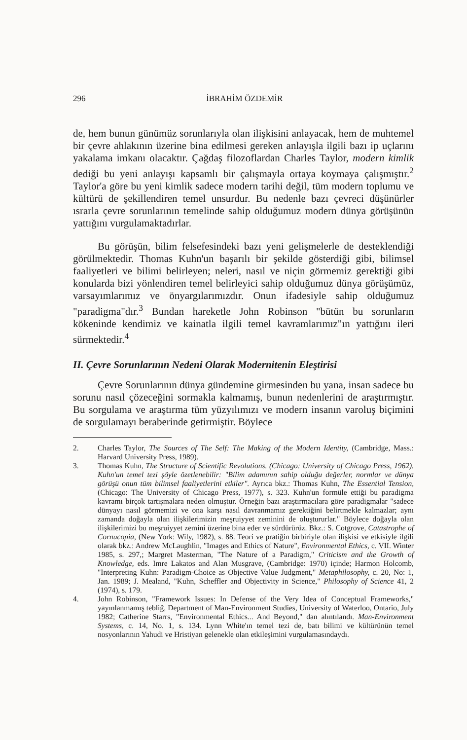296 İBRAHİM ÖZDEMİR
de, hem bunun günümüz sorunlarıyla olan ilişkisini anlayacak, hem de muhtemel bir çevre ahlakının üzerine bina edilmesi gereken anlayışla ilgili bazı ip uçlarını yakalama imkanı olacaktır. Çağdaş filozoflardan Charles Taylor, modern kimlik dediği bu yeni anlayışı kapsamlı bir çalışmayla ortaya koymaya çalışmıştır.<sup>2</sup> Taylor'a göre bu yeni kimlik sadece modern tarihi değil, tüm modern toplumu ve kültürü de şekillendiren temel unsurdur. Bu nedenle bazı çevreci düşünürler ısrarla çevre sorunlarının temelinde sahip olduğumuz modern dünya görüşünün yattığını vurgulamaktadırlar.
Bu görüşün, bilim felsefesindeki bazı yeni gelişmelerle de desteklendiği görülmektedir. Thomas Kuhn'un başarılı bir şekilde gösterdiği gibi, bilimsel faaliyetleri ve bilimi belirleyen; neleri, nasıl ve niçin görmemiz gerektiği gibi konularda bizi yönlendiren temel belirleyici sahip olduğumuz dünya görüşümüz, varsayımlarımız ve önyargılarımızdır. Onun ifadesiyle sahip olduğumuz "paradigma"dır.<sup>3</sup> Bundan hareketle John Robinson "bütün bu sorunların kökeninde kendimiz ve kainatla ilgili temel kavramlarımız"ın yattığını ileri sürmektedir.<sup>4</sup>
II. Çevre Sorunlarının Nedeni Olarak Modernitenin Eleştirisi
Çevre Sorunlarının dünya gündemine girmesinden bu yana, insan sadece bu sorunu nasıl çözeceğini sormakla kalmamış, bunun nedenlerini de araştırmıştır. Bu sorgulama ve araştırma tüm yüzyılımızı ve modern insanın varoluş biçimini de sorgulamayı beraberinde getirmiştir. Böylece
2. Charles Taylor, The Sources of The Self: The Making of the Modern Identity, (Cambridge, Mass.: Harvard University Press, 1989).
3. Thomas Kuhn, The Structure of Scientific Revolutions. (Chicago: University of Chicago Press, 1962). Kuhn'un temel tezi şöyle özetlenebilir: "Bilim adamının sahip olduğu değerler, normlar ve dünya görüşü onun tüm bilimsel faaliyetlerini etkiler". Ayrıca bkz.: Thomas Kuhn, The Essential Tension, (Chicago: The University of Chicago Press, 1977), s. 323. Kuhn'un formüle ettiği bu paradigma kavramı birçok tartışmalara neden olmuştur. Örneğin bazı araştırmacılara göre paradigmalar "sadece dünyayı nasıl görmemizi ve ona karşı nasıl davranmamız gerektiğini belirtmekle kalmazlar; aynı zamanda doğayla olan ilişkilerimizin meşruiyyet zeminini de oluştururlar." Böylece doğayla olan ilişkilerimizi bu meşruiyyet zemini üzerine bina eder ve sürdürürüz. Bkz.: S. Cotgrove, Catastrophe of Cornucopia, (New York: Wily, 1982), s. 88. Teori ve pratiğin birbiriyle olan ilişkisi ve etkisiyle ilgili olarak bkz.: Andrew McLaughlin, "Images and Ethics of Nature", Environmental Ethics, c. VII. Winter 1985, s. 297,; Margret Masterman, "The Nature of a Paradigm," Criticism and the Growth of Knowledge, eds. Imre Lakatos and Alan Musgrave, (Cambridge: 1970) içinde; Harmon Holcomb, "Interpreting Kuhn: Paradigm-Choice as Objective Value Judgment," Metaphilosophy, c. 20, No: 1, Jan. 1989; J. Mealand, "Kuhn, Scheffler and Objectivity in Science," Philosophy of Science 41, 2 (1974), s. 179.
4. John Robinson, "Framework Issues: In Defense of the Very Idea of Conceptual Frameworks," yayınlanmamış tebliğ, Department of Man-Environment Studies, University of Waterloo, Ontario, July 1982; Catherine Starrs, "Environmental Ethics... And Beyond," dan alıntılandı. Man-Environment Systems, c. 14, No. 1, s. 134. Lynn White'ın temel tezi de, batı bilimi ve kültürünün temel nosyonlarının Yahudi ve Hristiyan gelenekle olan etkileşimini vurgulamasındaydı.